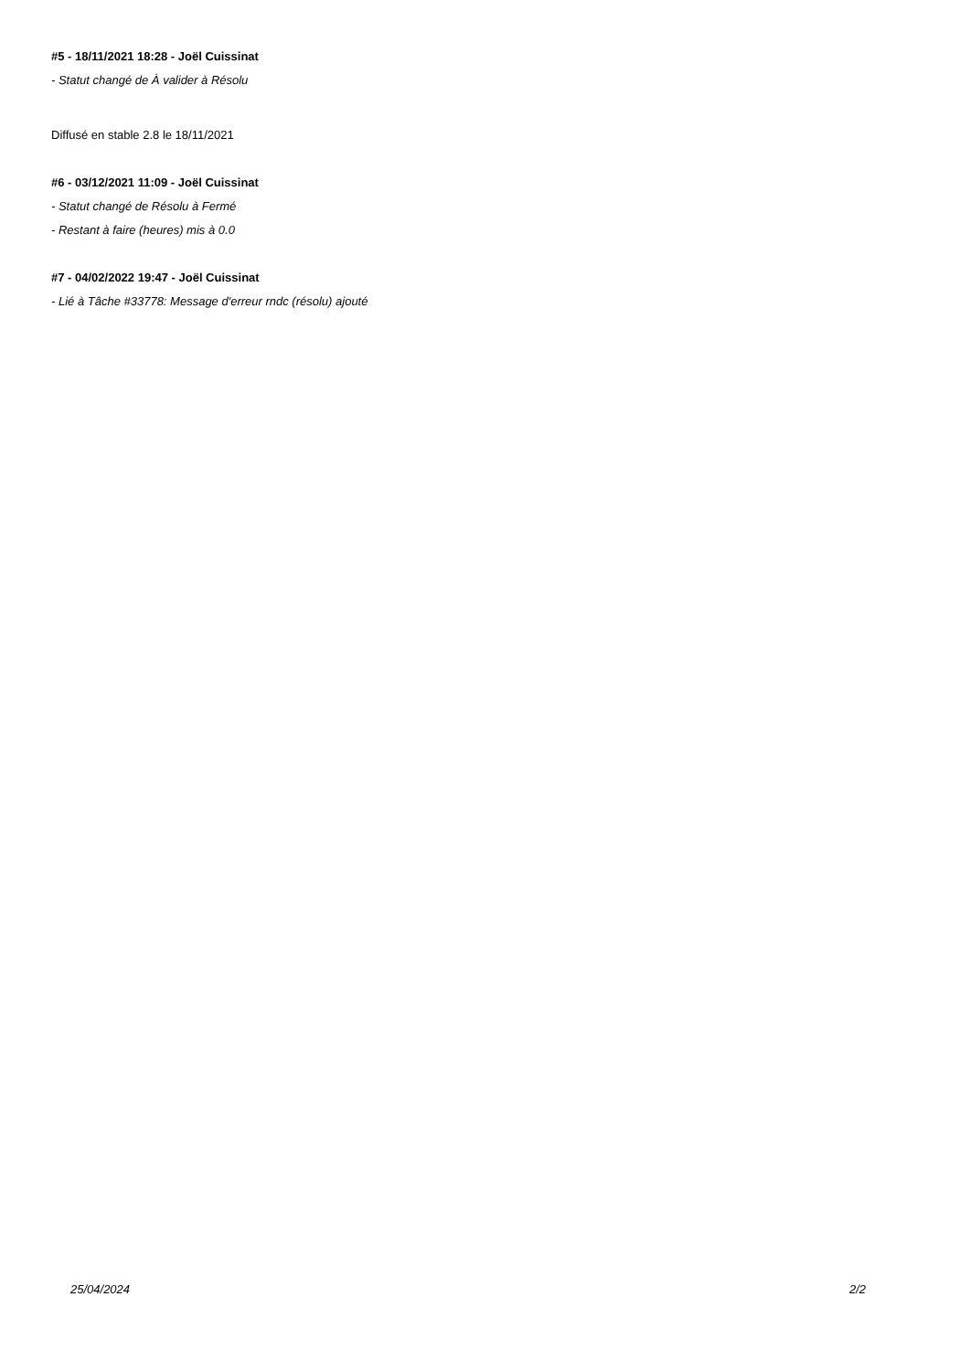#5 - 18/11/2021 18:28 - Joël Cuissinat
- Statut changé de À valider à Résolu
Diffusé en stable 2.8 le 18/11/2021
#6 - 03/12/2021 11:09 - Joël Cuissinat
- Statut changé de Résolu à Fermé
- Restant à faire (heures) mis à 0.0
#7 - 04/02/2022 19:47 - Joël Cuissinat
- Lié à Tâche #33778: Message d'erreur rndc (résolu) ajouté
25/04/2024 2/2